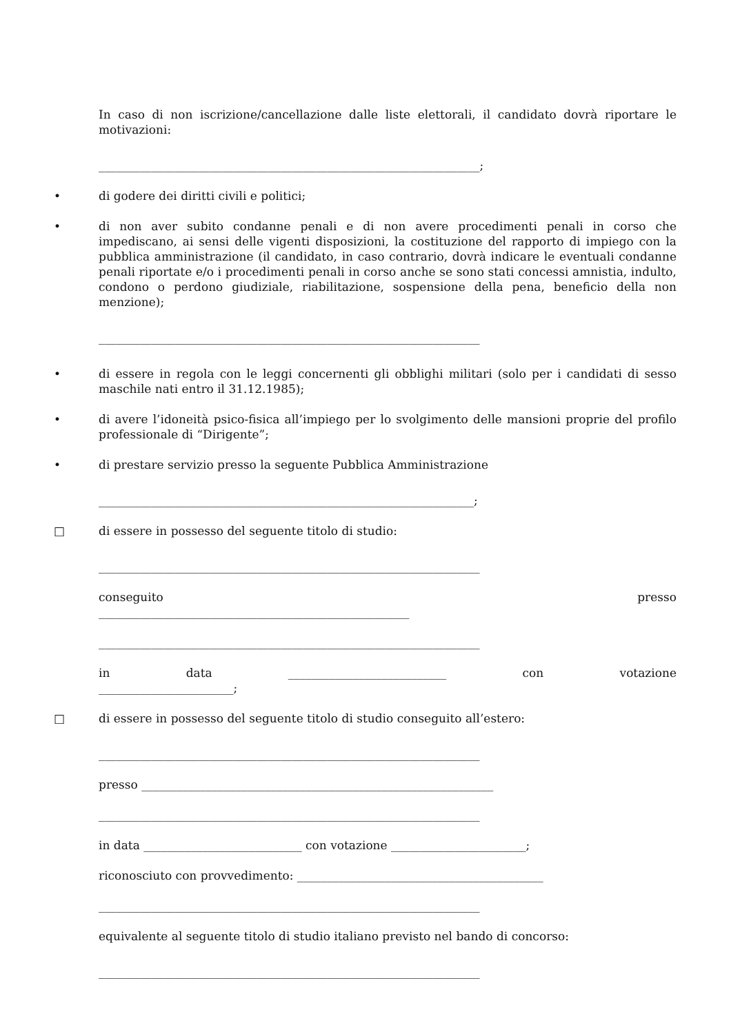In caso di non iscrizione/cancellazione dalle liste elettorali, il candidato dovrà riportare le motivazioni:
_________________________________________________________________;
• di godere dei diritti civili e politici;
• di non aver subito condanne penali e di non avere procedimenti penali in corso che impediscano, ai sensi delle vigenti disposizioni, la costituzione del rapporto di impiego con la pubblica amministrazione (il candidato, in caso contrario, dovrà indicare le eventuali condanne penali riportate e/o i procedimenti penali in corso anche se sono stati concessi amnistia, indulto, condono o perdono giudiziale, riabilitazione, sospensione della pena, beneficio della non menzione);
_________________________________________________________________
• di essere in regola con le leggi concernenti gli obblighi militari (solo per i candidati di sesso maschile nati entro il 31.12.1985);
• di avere l’idoneità psico-fisica all’impiego per lo svolgimento delle mansioni proprie del profilo professionale di “Dirigente”;
• di prestare servizio presso la seguente Pubblica Amministrazione
________________________________________________________________;
□ di essere in possesso del seguente titolo di studio:
_________________________________________________________________
conseguito presso
_____________________________________________________
_________________________________________________________________
in data ___________________________ con votazione
_______________________;
□ di essere in possesso del seguente titolo di studio conseguito all’estero:
_________________________________________________________________
presso ____________________________________________________________
_________________________________________________________________
in data ___________________________ con votazione _______________________;
riconosciuto con provvedimento: __________________________________________
_________________________________________________________________
equivalente al seguente titolo di studio italiano previsto nel bando di concorso:
_________________________________________________________________